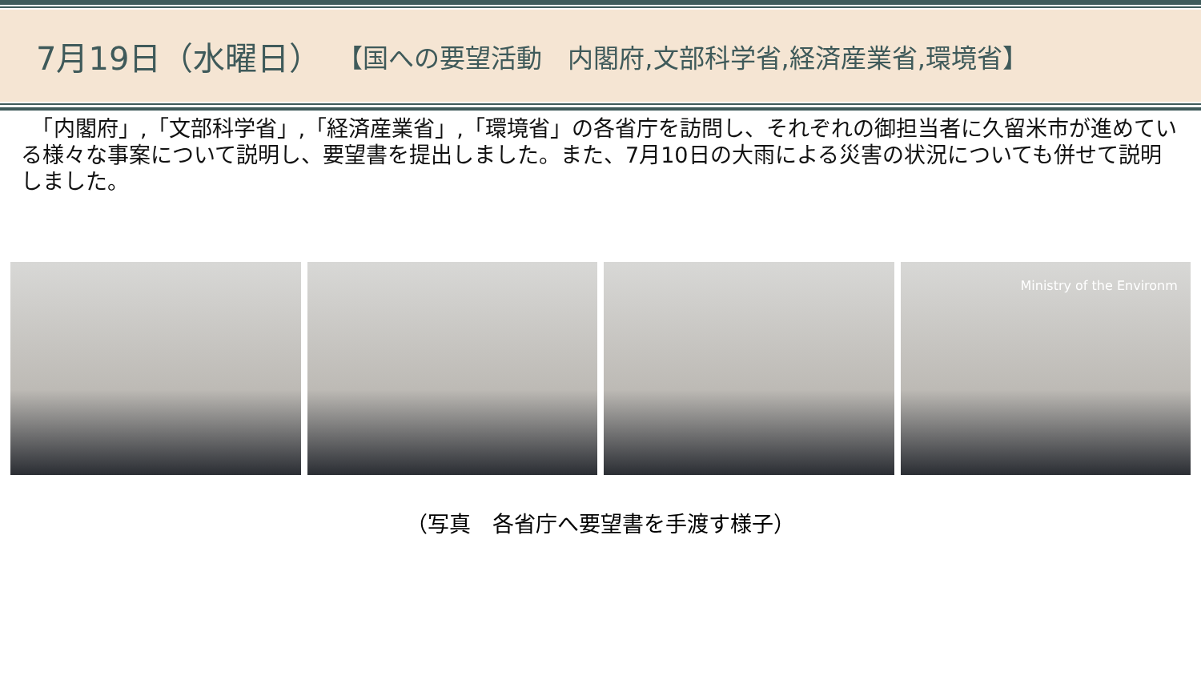7月19日（水曜日） 【国への要望活動　内閣府,文部科学省,経済産業省,環境省】
　「内閣府」,「文部科学省」,「経済産業省」,「環境省」の各省庁を訪問し、それぞれの御担当者に久留米市が進めている様々な事案について説明し、要望書を提出しました。また、7月10日の大雨による災害の状況についても併せて説明しました。
Ministry of the Environm
（写真　各省庁へ要望書を手渡す様子）